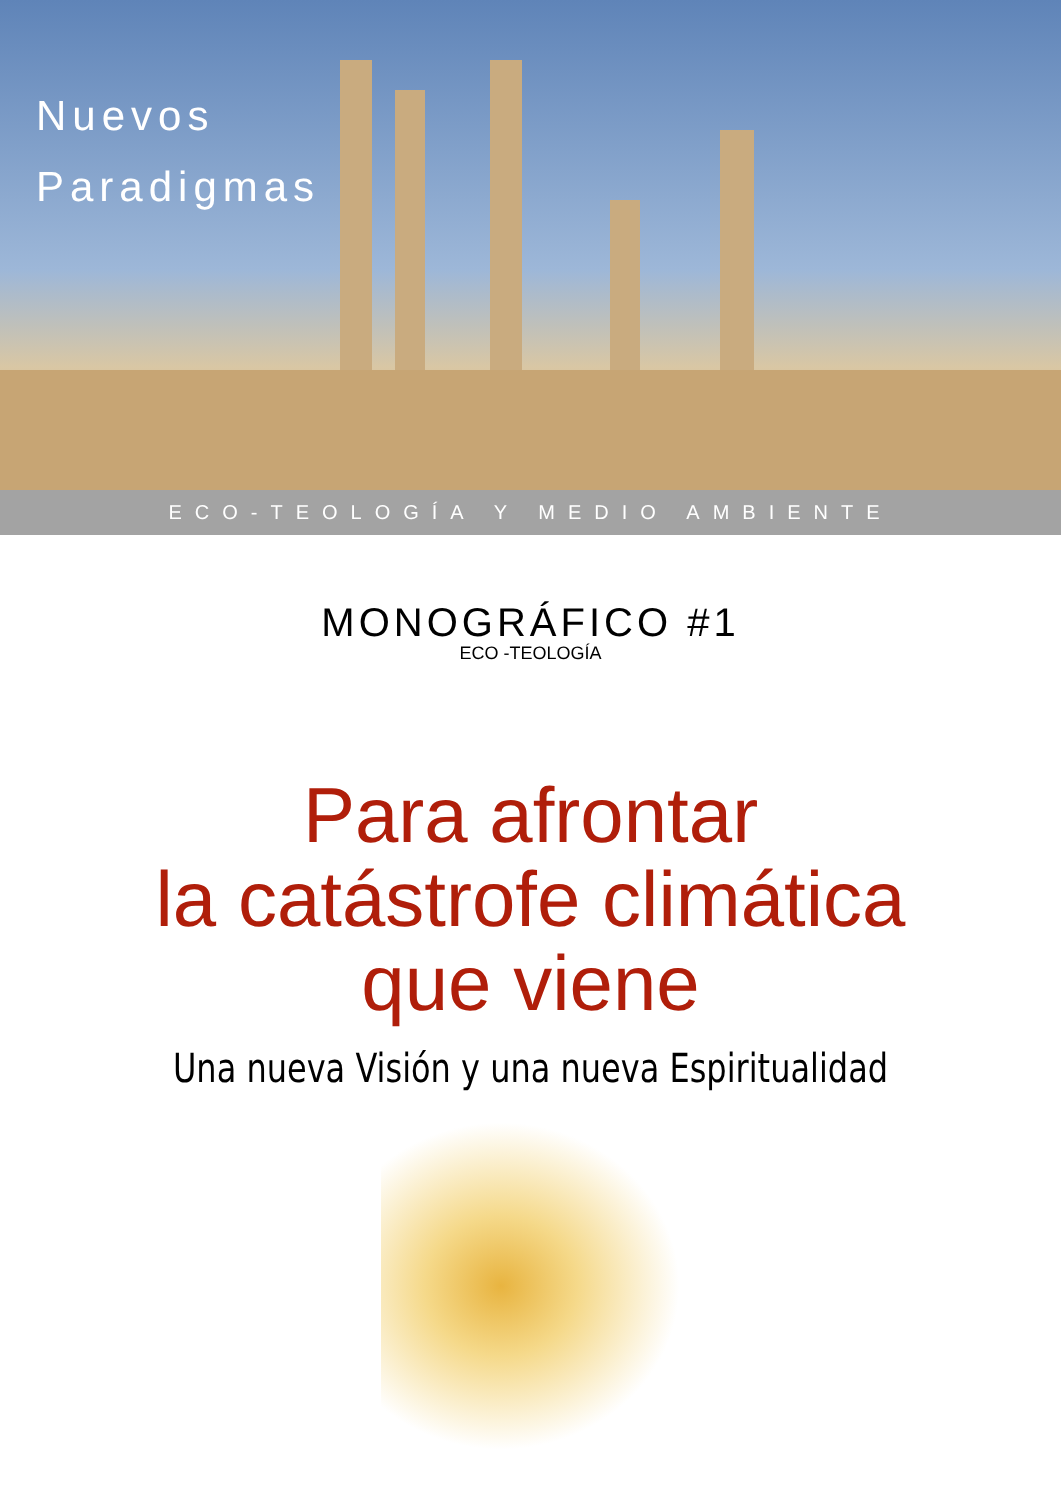Nuevos
Paradigmas
ECO-TEOLOGÍA Y MEDIO AMBIENTE
MONOGRÁFICO #1
ECO -TEOLOGÍA
Para afrontar
la catástrofe climática
que viene
Una nueva Visión y una nueva Espiritualidad